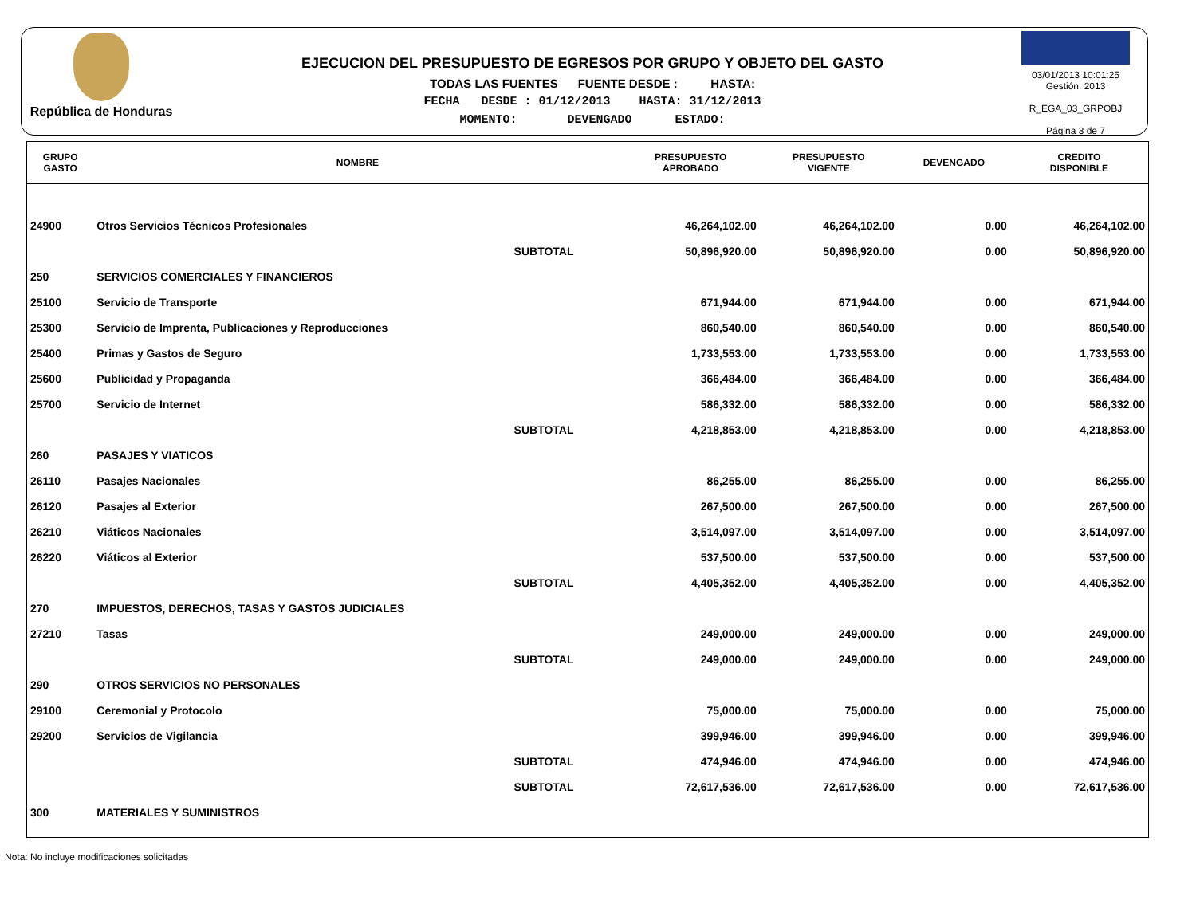República de Honduras
EJECUCION DEL PRESUPUESTO DE EGRESOS POR GRUPO Y OBJETO DEL GASTO
TODAS LAS FUENTES FUENTE DESDE : HASTA:
FECHA DESDE : 01/12/2013 HASTA: 31/12/2013
MOMENTO: DEVENGADO ESTADO:
03/01/2013 10:01:25
Gestión: 2013
R_EGA_03_GRPOBJ
Página 3 de 7
| GRUPO GASTO | NOMBRE | PRESUPUESTO APROBADO | PRESUPUESTO VIGENTE | DEVENGADO | CREDITO DISPONIBLE |
| --- | --- | --- | --- | --- | --- |
| 24900 | Otros Servicios Técnicos Profesionales | 46,264,102.00 | 46,264,102.00 | 0.00 | 46,264,102.00 |
| | SUBTOTAL | 50,896,920.00 | 50,896,920.00 | 0.00 | 50,896,920.00 |
| 250 | SERVICIOS COMERCIALES Y FINANCIEROS | | | | |
| 25100 | Servicio de Transporte | 671,944.00 | 671,944.00 | 0.00 | 671,944.00 |
| 25300 | Servicio de Imprenta, Publicaciones y Reproducciones | 860,540.00 | 860,540.00 | 0.00 | 860,540.00 |
| 25400 | Primas y Gastos de Seguro | 1,733,553.00 | 1,733,553.00 | 0.00 | 1,733,553.00 |
| 25600 | Publicidad y Propaganda | 366,484.00 | 366,484.00 | 0.00 | 366,484.00 |
| 25700 | Servicio de Internet | 586,332.00 | 586,332.00 | 0.00 | 586,332.00 |
| | SUBTOTAL | 4,218,853.00 | 4,218,853.00 | 0.00 | 4,218,853.00 |
| 260 | PASAJES Y VIATICOS | | | | |
| 26110 | Pasajes Nacionales | 86,255.00 | 86,255.00 | 0.00 | 86,255.00 |
| 26120 | Pasajes al Exterior | 267,500.00 | 267,500.00 | 0.00 | 267,500.00 |
| 26210 | Viáticos Nacionales | 3,514,097.00 | 3,514,097.00 | 0.00 | 3,514,097.00 |
| 26220 | Viáticos al Exterior | 537,500.00 | 537,500.00 | 0.00 | 537,500.00 |
| | SUBTOTAL | 4,405,352.00 | 4,405,352.00 | 0.00 | 4,405,352.00 |
| 270 | IMPUESTOS, DERECHOS, TASAS Y GASTOS JUDICIALES | | | | |
| 27210 | Tasas | 249,000.00 | 249,000.00 | 0.00 | 249,000.00 |
| | SUBTOTAL | 249,000.00 | 249,000.00 | 0.00 | 249,000.00 |
| 290 | OTROS SERVICIOS NO PERSONALES | | | | |
| 29100 | Ceremonial y Protocolo | 75,000.00 | 75,000.00 | 0.00 | 75,000.00 |
| 29200 | Servicios de Vigilancia | 399,946.00 | 399,946.00 | 0.00 | 399,946.00 |
| | SUBTOTAL | 474,946.00 | 474,946.00 | 0.00 | 474,946.00 |
| | SUBTOTAL | 72,617,536.00 | 72,617,536.00 | 0.00 | 72,617,536.00 |
| 300 | MATERIALES Y SUMINISTROS | | | | |
Nota: No incluye modificaciones solicitadas